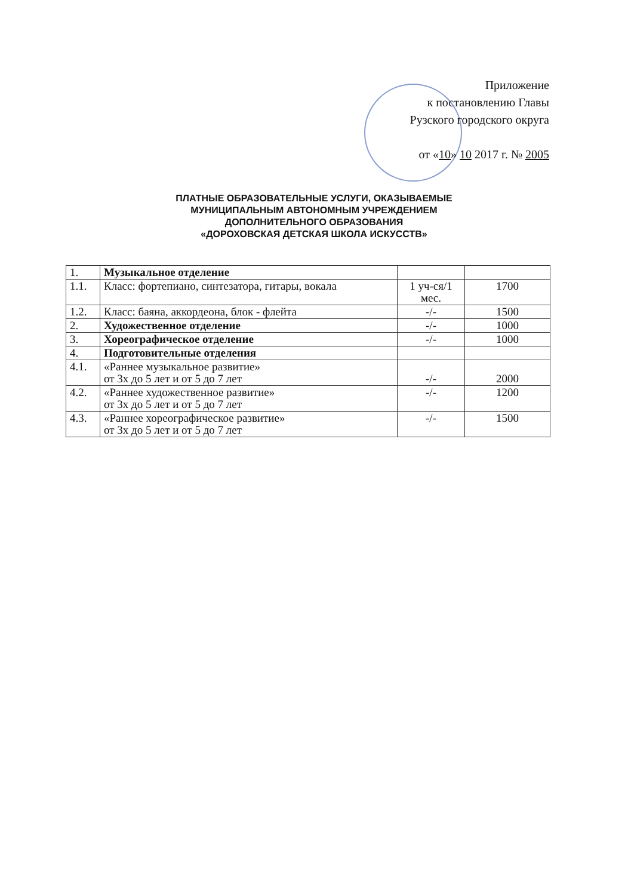Приложение
к постановлению Главы
Рузского городского округа
от «10» 10 2017 г. № 2005
ПЛАТНЫЕ ОБРАЗОВАТЕЛЬНЫЕ УСЛУГИ, ОКАЗЫВАЕМЫЕ
МУНИЦИПАЛЬНЫМ АВТОНОМНЫМ УЧРЕЖДЕНИЕМ
ДОПОЛНИТЕЛЬНОГО ОБРАЗОВАНИЯ
«ДОРОХОВСКАЯ ДЕТСКАЯ ШКОЛА ИСКУССТВ»
| 1. | Музыкальное отделение | | |
| 1.1. | Класс: фортепиано, синтезатора, гитары, вокала | 1 уч-ся/1 мес. | 1700 |
| 1.2. | Класс: баяна, аккордеона, блок - флейта | -/- | 1500 |
| 2. | Художественное отделение | -/- | 1000 |
| 3. | Хореографическое отделение | -/- | 1000 |
| 4. | Подготовительные отделения | | |
| 4.1. | «Раннее музыкальное развитие» от 3х до 5 лет и от 5 до 7 лет | -/- | 2000 |
| 4.2. | «Раннее художественное развитие» от 3х до 5 лет и от 5 до 7 лет | -/- | 1200 |
| 4.3. | «Раннее хореографическое развитие» от 3х до 5 лет и от 5 до 7 лет | -/- | 1500 |